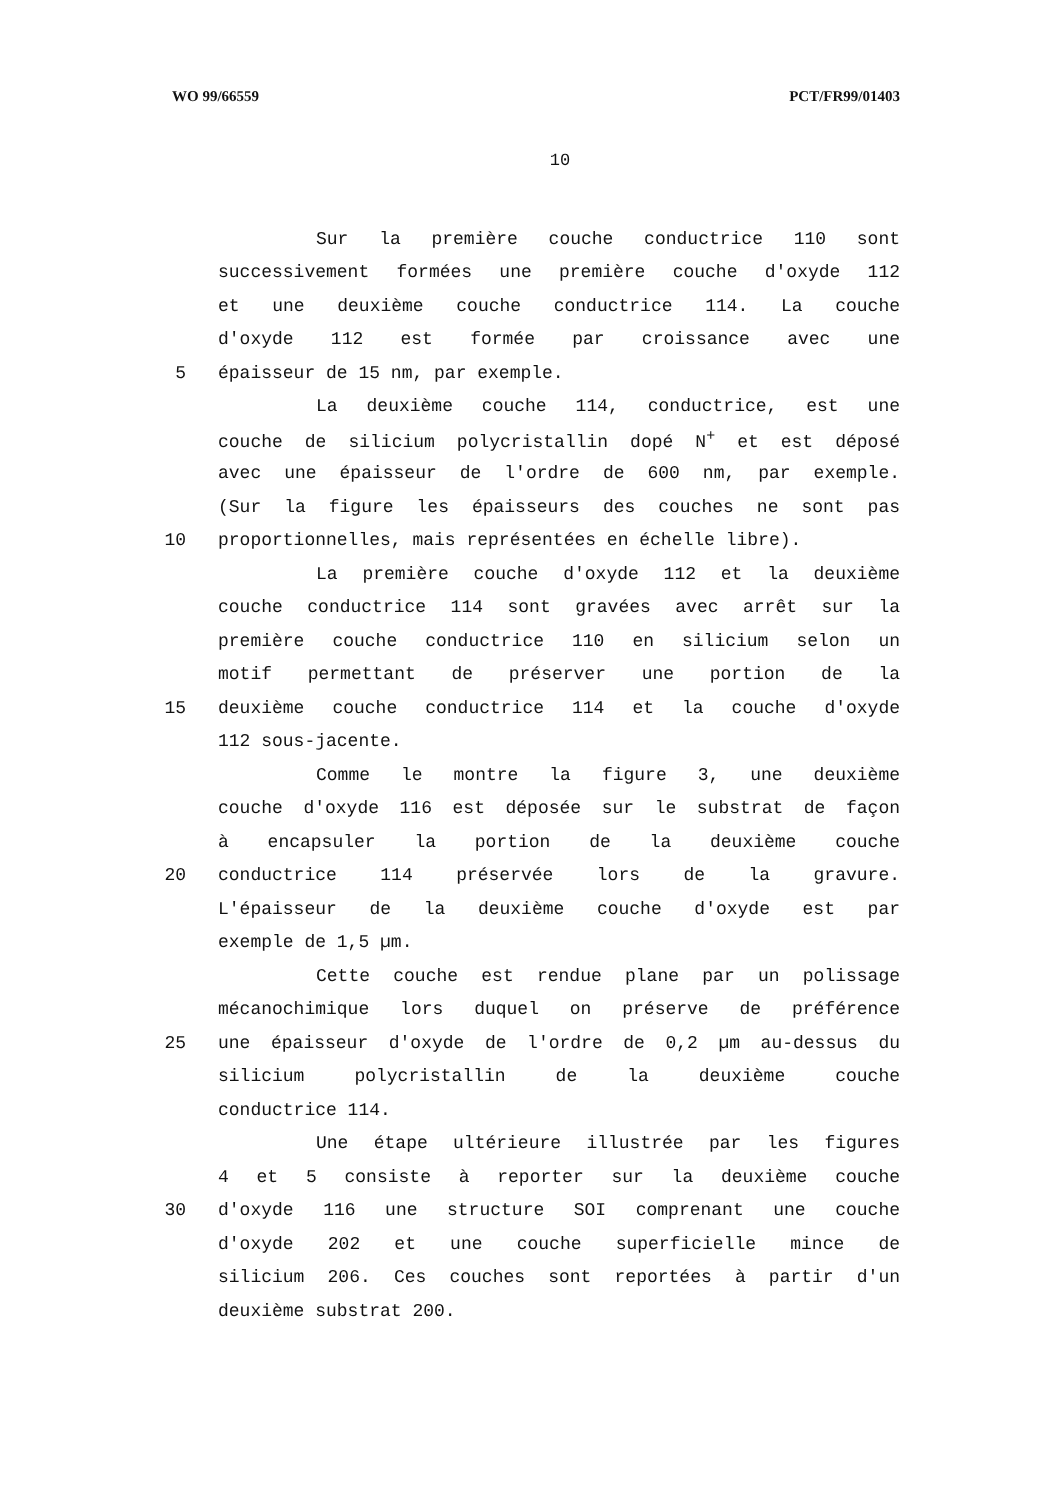WO 99/66559 PCT/FR99/01403
10
Sur la première couche conductrice 110 sont
successivement formées une première couche d'oxyde 112
et une deuxième couche conductrice 114. La couche
d'oxyde 112 est formée par croissance avec une
5 épaisseur de 15 nm, par exemple.
La deuxième couche 114, conductrice, est une
couche de silicium polycristallin dopé N<sup>+</sup> et est déposé
avec une épaisseur de l'ordre de 600 nm, par exemple.
(Sur la figure les épaisseurs des couches ne sont pas
10 proportionnelles, mais représentées en échelle libre).
La première couche d'oxyde 112 et la deuxième
couche conductrice 114 sont gravées avec arrêt sur la
première couche conductrice 110 en silicium selon un
motif permettant de préserver une portion de la
15 deuxième couche conductrice 114 et la couche d'oxyde
112 sous-jacente.
Comme le montre la figure 3, une deuxième
couche d'oxyde 116 est déposée sur le substrat de façon
à encapsuler la portion de la deuxième couche
20 conductrice 114 préservée lors de la gravure.
L'épaisseur de la deuxième couche d'oxyde est par
exemple de 1,5 µm.
Cette couche est rendue plane par un polissage
mécanochimique lors duquel on préserve de préférence
25 une épaisseur d'oxyde de l'ordre de 0,2 µm au-dessus du
silicium polycristallin de la deuxième couche
conductrice 114.
Une étape ultérieure illustrée par les figures
4 et 5 consiste à reporter sur la deuxième couche
30 d'oxyde 116 une structure SOI comprenant une couche
d'oxyde 202 et une couche superficielle mince de
silicium 206. Ces couches sont reportées à partir d'un
deuxième substrat 200.